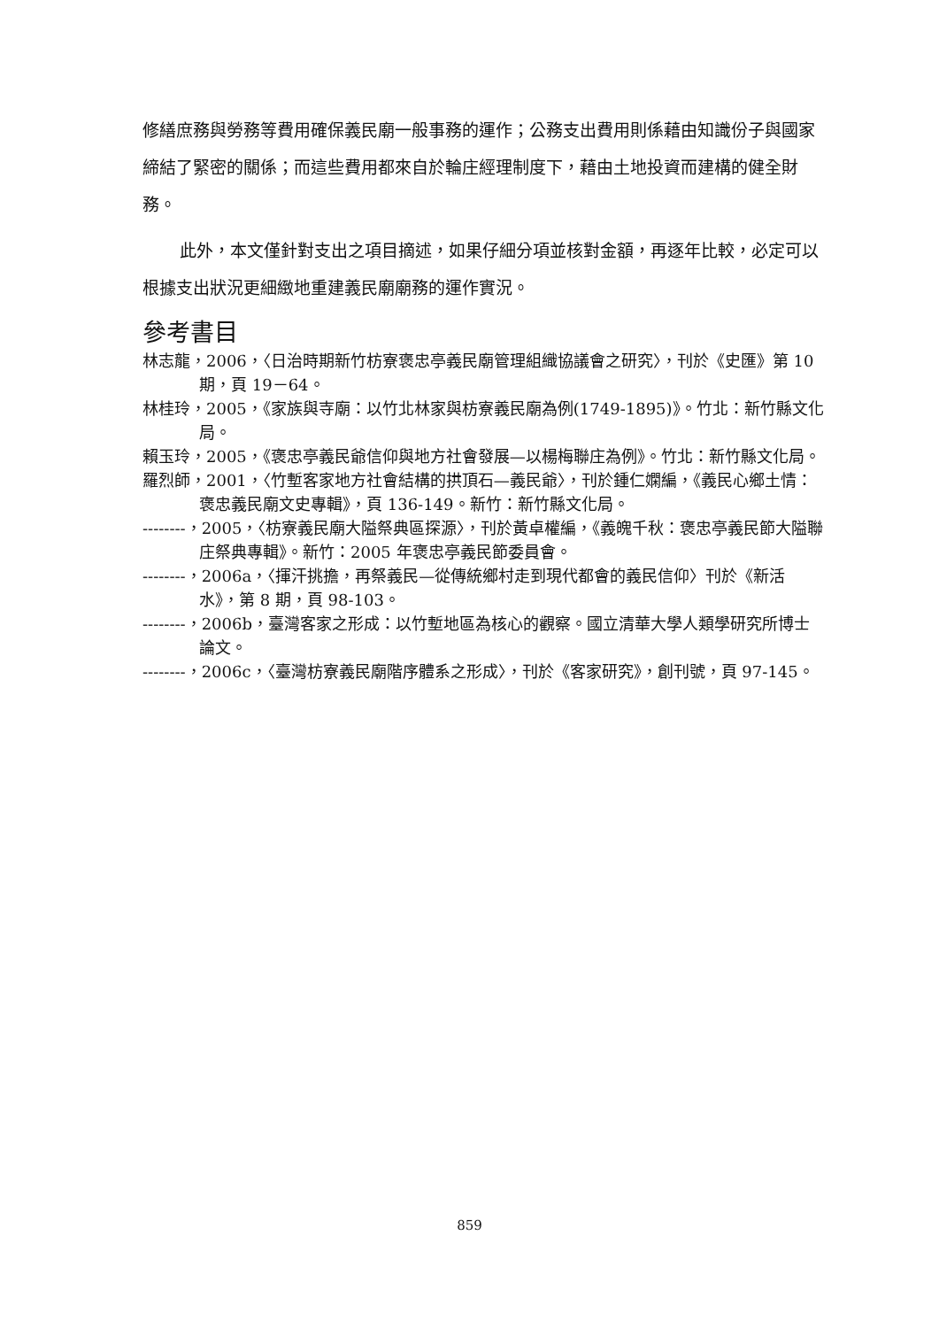修繕庶務與勞務等費用確保義民廟一般事務的運作；公務支出費用則係藉由知識份子與國家締結了緊密的關係；而這些費用都來自於輪庄經理制度下，藉由土地投資而建構的健全財務。
此外，本文僅針對支出之項目摘述，如果仔細分項並核對金額，再逐年比較，必定可以根據支出狀況更細緻地重建義民廟廟務的運作實況。
參考書目
林志龍，2006，〈日治時期新竹枋寮褒忠亭義民廟管理組織協議會之研究〉，刊於《史匯》第 10 期，頁 19－64。
林桂玲，2005，《家族與寺廟：以竹北林家與枋寮義民廟為例(1749-1895)》。竹北：新竹縣文化局。
賴玉玲，2005，《褒忠亭義民爺信仰與地方社會發展—以楊梅聯庄為例》。竹北：新竹縣文化局。
羅烈師，2001，〈竹塹客家地方社會結構的拱頂石—義民爺〉，刊於鍾仁嫻編，《義民心鄉土情：褒忠義民廟文史專輯》，頁 136-149。新竹：新竹縣文化局。
--------，2005，〈枋寮義民廟大隘祭典區探源〉，刊於黃卓權編，《義魄千秋：褒忠亭義民節大隘聯庄祭典專輯》。新竹：2005 年褒忠亭義民節委員會。
--------，2006a，〈揮汗挑擔，再祭義民—從傳統鄉村走到現代都會的義民信仰〉刊於《新活水》，第 8 期，頁 98-103。
--------，2006b，臺灣客家之形成：以竹塹地區為核心的觀察。國立清華大學人類學研究所博士論文。
--------，2006c，〈臺灣枋寮義民廟階序體系之形成〉，刊於《客家研究》，創刊號，頁 97-145。
859